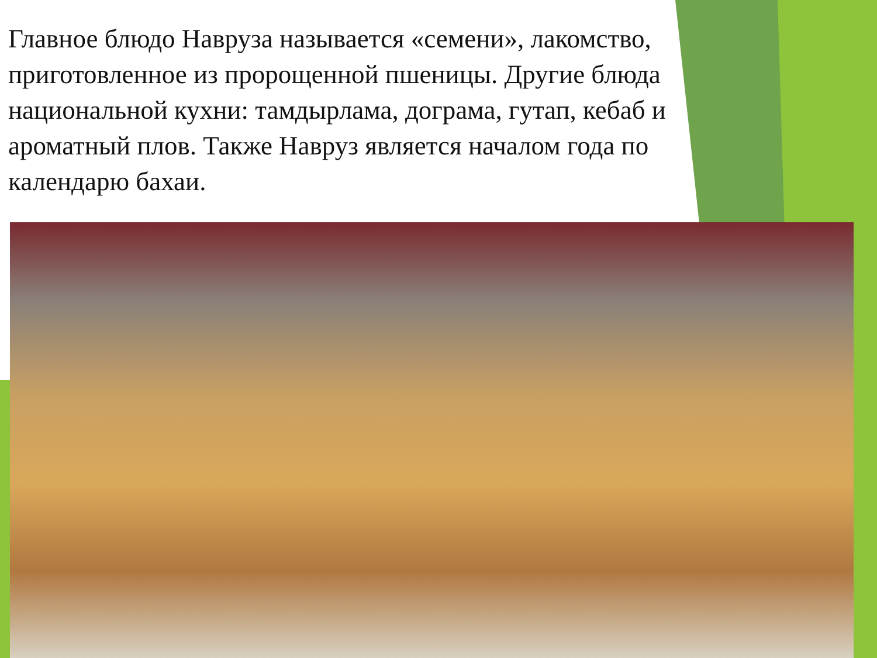Главное блюдо Навруза называется «семени», лакомство, приготовленное из пророщенной пшеницы. Другие блюда национальной кухни: тамдырлама, дограма, гутап, кебаб и ароматный плов. Также Навруз является началом года по календарю бахаи.